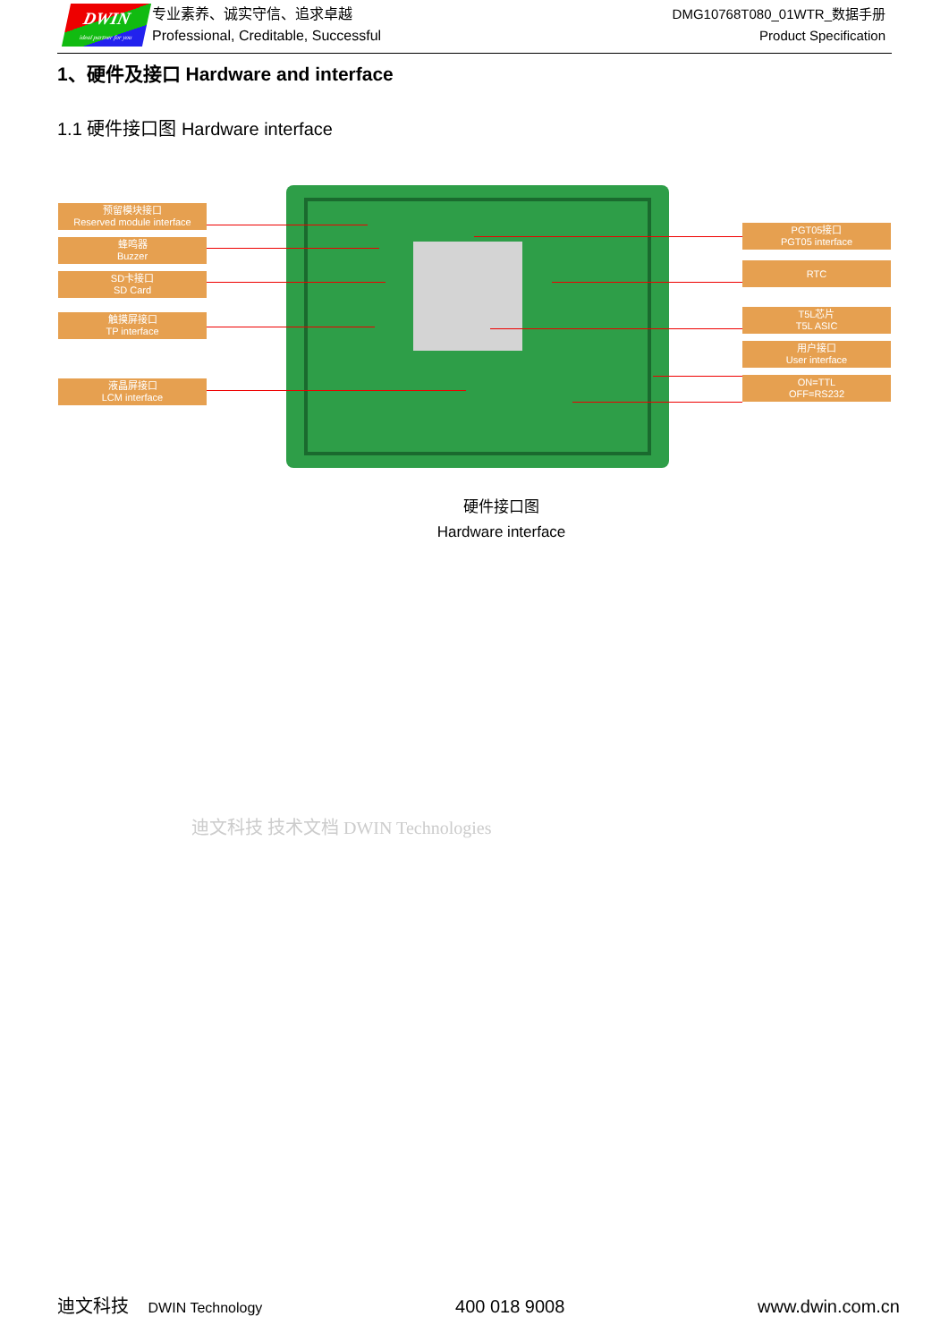DWIN
ideal partner for you
专业素养、诚实守信、追求卓越
Professional, Creditable, Successful
DMG10768T080_01WTR_数据手册
Product Specification
1、硬件及接口 Hardware and interface
1.1 硬件接口图 Hardware interface
预留模块接口
Reserved module interface
蜂鸣器
Buzzer
SD卡接口
SD Card
触摸屏接口
TP interface
液晶屏接口
LCM interface
PGT05接口
PGT05 interface
RTC
T5L芯片
T5L ASIC
用户接口
User interface
ON=TTL
OFF=RS232
硬件接口图
Hardware interface
迪文科技 技术文档 DWIN Technologies
迪文科技 DWIN Technology 400 018 9008 www.dwin.com.cn